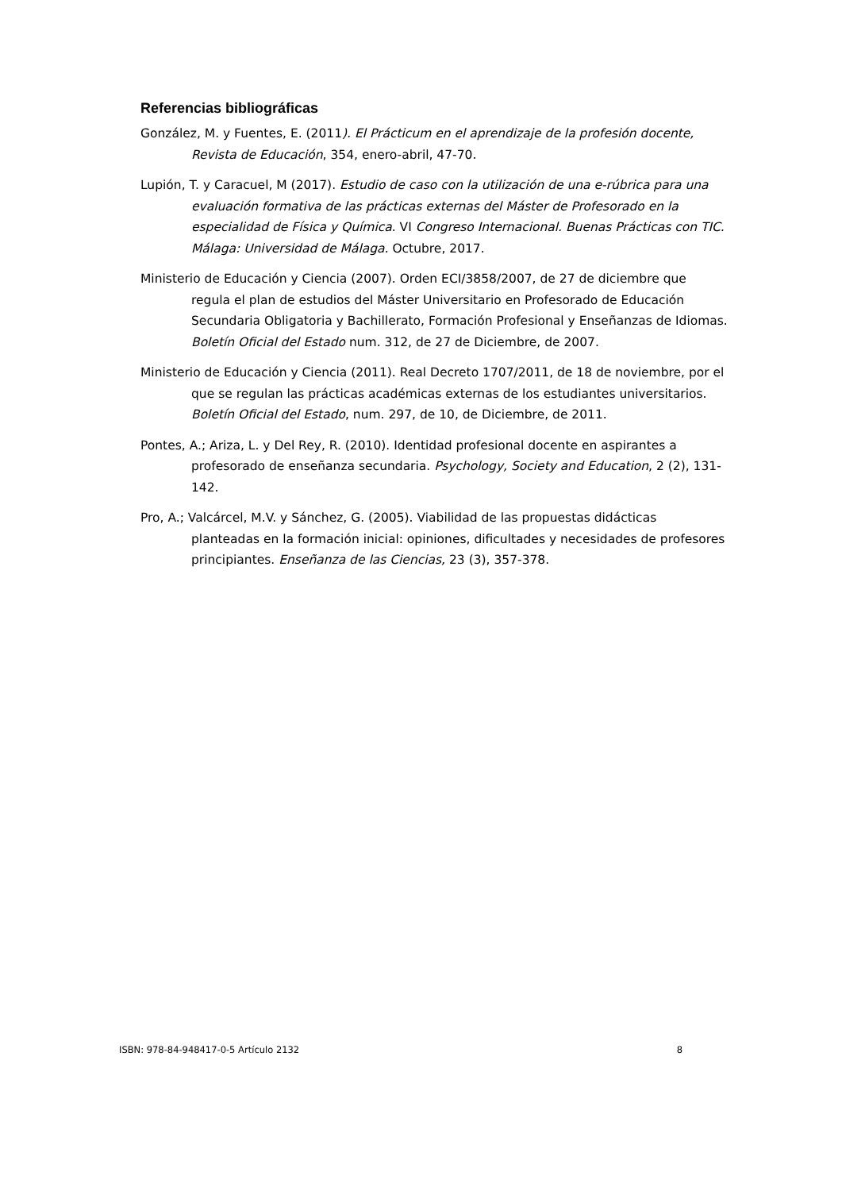Referencias bibliográficas
González, M. y Fuentes, E. (2011). El Prácticum en el aprendizaje de la profesión docente, Revista de Educación, 354, enero-abril, 47-70.
Lupión, T. y Caracuel, M (2017). Estudio de caso con la utilización de una e-rúbrica para una evaluación formativa de las prácticas externas del Máster de Profesorado en la especialidad de Física y Química. VI Congreso Internacional. Buenas Prácticas con TIC. Málaga: Universidad de Málaga. Octubre, 2017.
Ministerio de Educación y Ciencia (2007). Orden ECI/3858/2007, de 27 de diciembre que regula el plan de estudios del Máster Universitario en Profesorado de Educación Secundaria Obligatoria y Bachillerato, Formación Profesional y Enseñanzas de Idiomas. Boletín Oficial del Estado num. 312, de 27 de Diciembre, de 2007.
Ministerio de Educación y Ciencia (2011). Real Decreto 1707/2011, de 18 de noviembre, por el que se regulan las prácticas académicas externas de los estudiantes universitarios. Boletín Oficial del Estado, num. 297, de 10, de Diciembre, de 2011.
Pontes, A.; Ariza, L. y Del Rey, R. (2010). Identidad profesional docente en aspirantes a profesorado de enseñanza secundaria. Psychology, Society and Education, 2 (2), 131-142.
Pro, A.; Valcárcel, M.V. y Sánchez, G. (2005). Viabilidad de las propuestas didácticas planteadas en la formación inicial: opiniones, dificultades y necesidades de profesores principiantes. Enseñanza de las Ciencias, 23 (3), 357-378.
ISBN: 978-84-948417-0-5 Artículo 2132 8